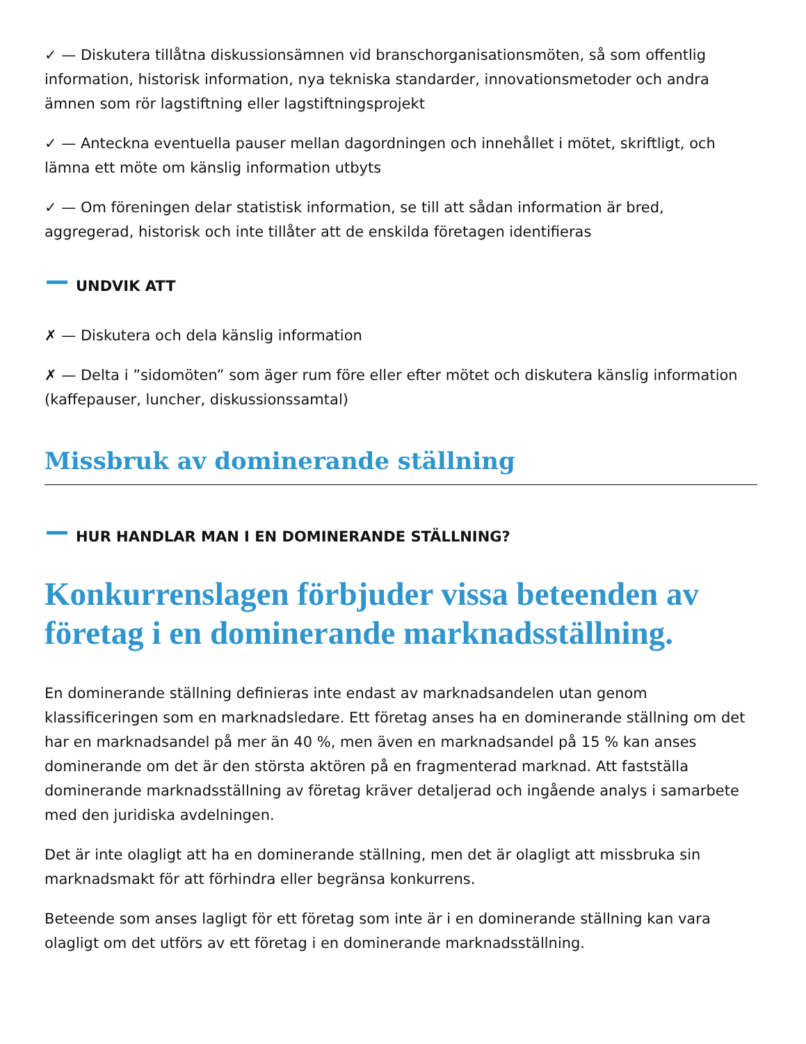✓ — Diskutera tillåtna diskussionsämnen vid branschorganisationsmöten, så som offentlig information, historisk information, nya tekniska standarder, innovationsmetoder och andra ämnen som rör lagstiftning eller lagstiftningsprojekt
✓ — Anteckna eventuella pauser mellan dagordningen och innehållet i mötet, skriftligt, och lämna ett möte om känslig information utbyts
✓ — Om föreningen delar statistisk information, se till att sådan information är bred, aggregerad, historisk och inte tillåter att de enskilda företagen identifieras
UNDVIK ATT
✗ — Diskutera och dela känslig information
✗ — Delta i ”sidomöten” som äger rum före eller efter mötet och diskutera känslig information (kaffepauser, luncher, diskussionssamtal)
Missbruk av dominerande ställning
​ HUR HANDLAR MAN I EN DOMINERANDE STÄLLNING?
Konkurrenslagen förbjuder vissa beteenden av företag i en dominerande marknadsställning.
En dominerande ställning definieras inte endast av marknadsandelen utan genom klassificeringen som en marknadsledare. Ett företag anses ha en dominerande ställning om det har en marknadsandel på mer än 40 %, men även en marknadsandel på 15 % kan anses dominerande om det är den största aktören på en fragmenterad marknad. Att fastställa dominerande marknadsställning av företag kräver detaljerad och ingående analys i samarbete med den juridiska avdelningen.
Det är inte olagligt att ha en dominerande ställning, men det är olagligt att missbruka sin marknadsmakt för att förhindra eller begränsa konkurrens.
Beteende som anses lagligt för ett företag som inte är i en dominerande ställning kan vara olagligt om det utförs av ett företag i en dominerande marknadsställning.